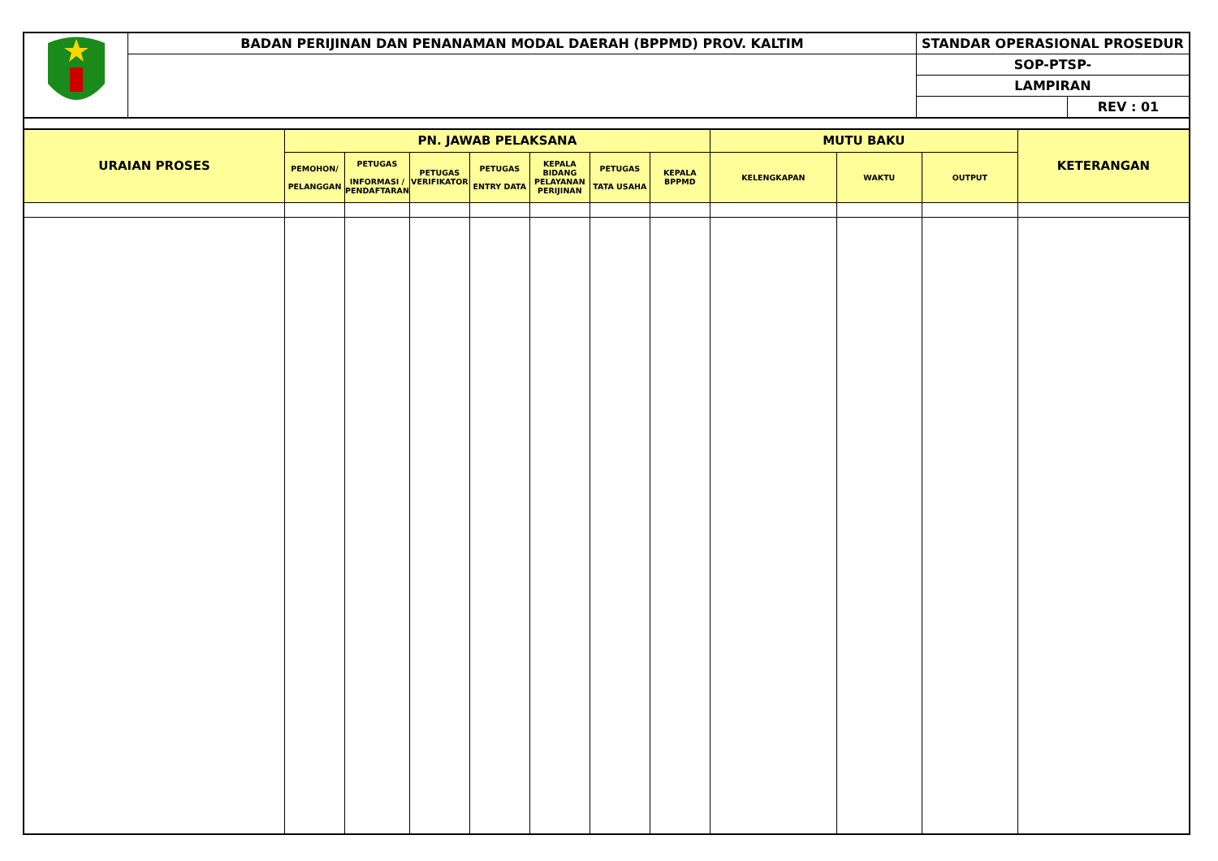| | BADAN PERIJINAN DAN PENANAMAN MODAL DAERAH (BPPMD) PROV. KALTIM | STANDAR OPERASIONAL PROSEDUR | |
| | | SOP-PTSP- | |
| | | LAMPIRAN | |
| | | | REV : 01 |
| URAIAN PROSES | PN. JAWAB PELAKSANA | | | | | | | MUTU BAKU | | | KETERANGAN |
| --- | --- | --- | --- | --- | --- | --- | --- | --- | --- | --- | --- |
| | PEMOHON/ PELANGGAN | PETUGAS INFORMASI / PENDAFTARAN | PETUGAS VERIFIKATOR | PETUGAS ENTRY DATA | KEPALA BIDANG PELAYANAN PERIJINAN | PETUGAS TATA USAHA | KEPALA BPPMD | KELENGKAPAN | WAKTU | OUTPUT | |